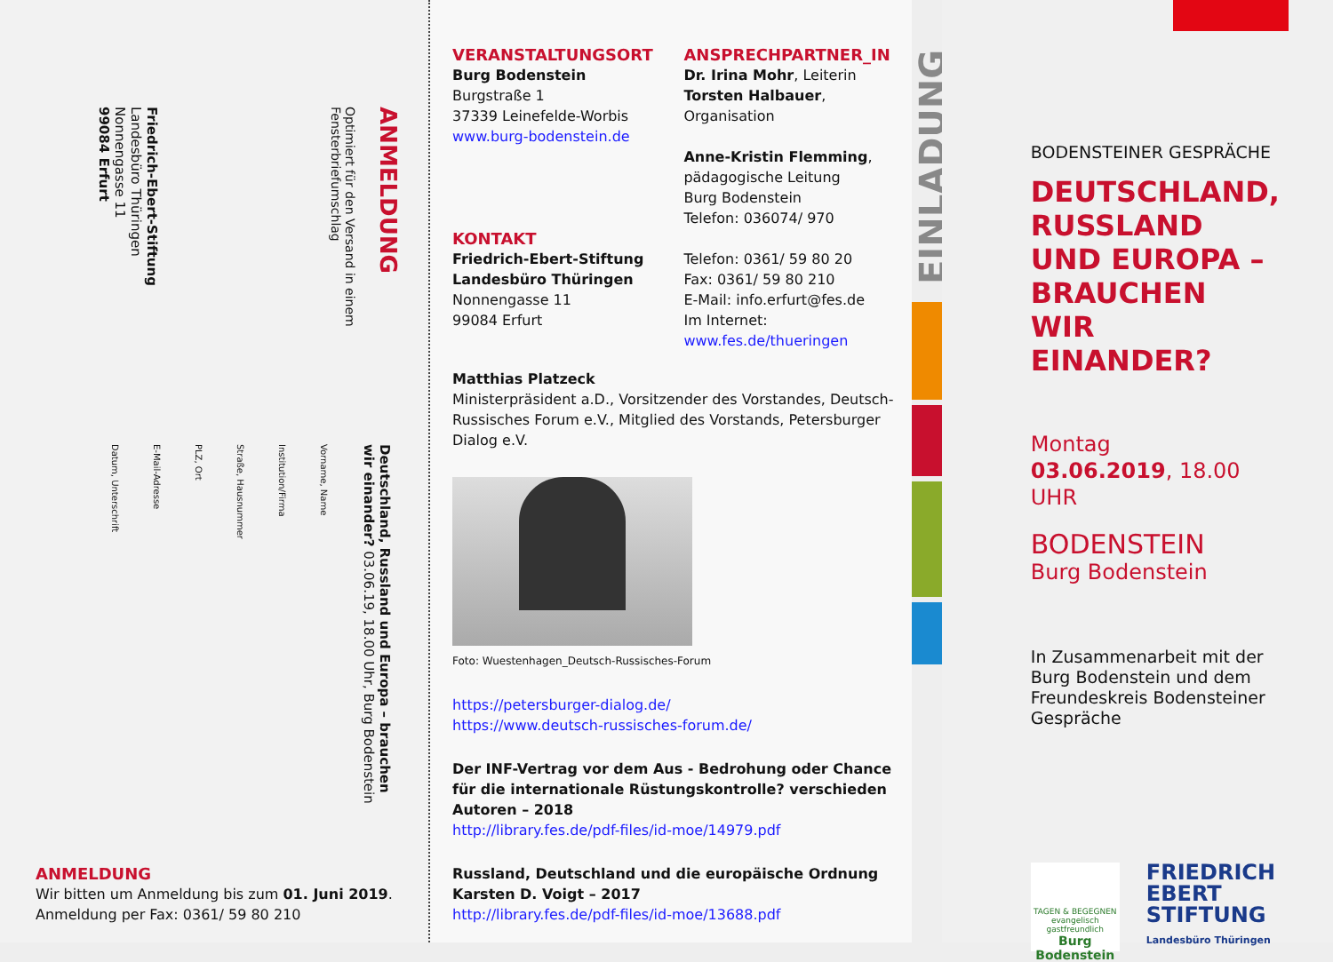ANMELDUNG
Optimiert für den Versand in einem Fensterbriefumschlag
Friedrich-Ebert-Stiftung
Landesbüro Thüringen
Nonnengasse 11
99084 Erfurt
Deutschland, Russland und Europa – brauchen wir einander? 03.06.19, 18.00 Uhr, Burg Bodenstein
Vorname, Name
Institution/Firma
Straße, Hausnummer
PLZ, Ort
E-Mail-Adresse
Datum, Unterschrift
ANMELDUNG
Wir bitten um Anmeldung bis zum 01. Juni 2019.
Anmeldung per Fax: 0361/ 59 80 210
VERANSTALTUNGSORT
Burg Bodenstein
Burgstraße 1
37339 Leinefelde-Worbis
www.burg-bodenstein.de
KONTAKT
Friedrich-Ebert-Stiftung
Landesbüro Thüringen
Nonnengasse 11
99084 Erfurt
ANSPRECHPARTNER_IN
Dr. Irina Mohr, Leiterin
Torsten Halbauer,
Organisation
Anne-Kristin Flemming,
pädagogische Leitung
Burg Bodenstein
Telefon: 036074/ 970
Telefon: 0361/ 59 80 20
Fax: 0361/ 59 80 210
E-Mail: info.erfurt@fes.de
Im Internet:
www.fes.de/thueringen
Matthias Platzeck
Ministerpräsident a.D., Vorsitzender des Vorstandes, Deutsch-Russisches Forum e.V., Mitglied des Vorstands, Petersburger Dialog e.V.
Foto: Wuestenhagen_Deutsch-Russisches-Forum
https://petersburger-dialog.de/
https://www.deutsch-russisches-forum.de/
Der INF-Vertrag vor dem Aus - Bedrohung oder Chance für die internationale Rüstungskontrolle? verschieden Autoren – 2018
http://library.fes.de/pdf-files/id-moe/14979.pdf
Russland, Deutschland und die europäische Ordnung Karsten D. Voigt – 2017
http://library.fes.de/pdf-files/id-moe/13688.pdf
EINLADUNG
BODENSTEINER GESPRÄCHE
DEUTSCHLAND,
RUSSLAND
UND EUROPA –
BRAUCHEN WIR
EINANDER?
Montag
03.06.2019, 18.00 UHR
BODENSTEIN
Burg Bodenstein
In Zusammenarbeit mit der Burg Bodenstein und dem Freundeskreis Bodensteiner Gespräche
TAGEN & BEGEGNEN
evangelisch gastfreundlich
Burg Bodenstein
FRIEDRICH
EBERT
STIFTUNG
Landesbüro Thüringen